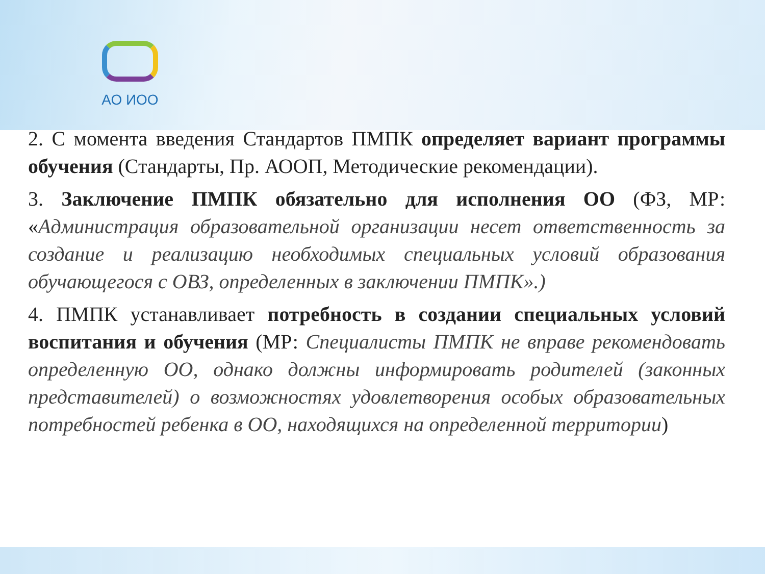АО ИОО
2. С момента введения Стандартов ПМПК определяет вариант программы обучения (Стандарты, Пр. АООП, Методические рекомендации).
3. Заключение ПМПК обязательно для исполнения ОО (ФЗ, МР: «Администрация образовательной организации несет ответственность за создание и реализацию необходимых специальных условий образования обучающегося с ОВЗ, определенных в заключении ПМПК».)
4. ПМПК устанавливает потребность в создании специальных условий воспитания и обучения (МР: Специалисты ПМПК не вправе рекомендовать определенную ОО, однако должны информировать родителей (законных представителей) о возможностях удовлетворения особых образовательных потребностей ребенка в ОО, находящихся на определенной территории)